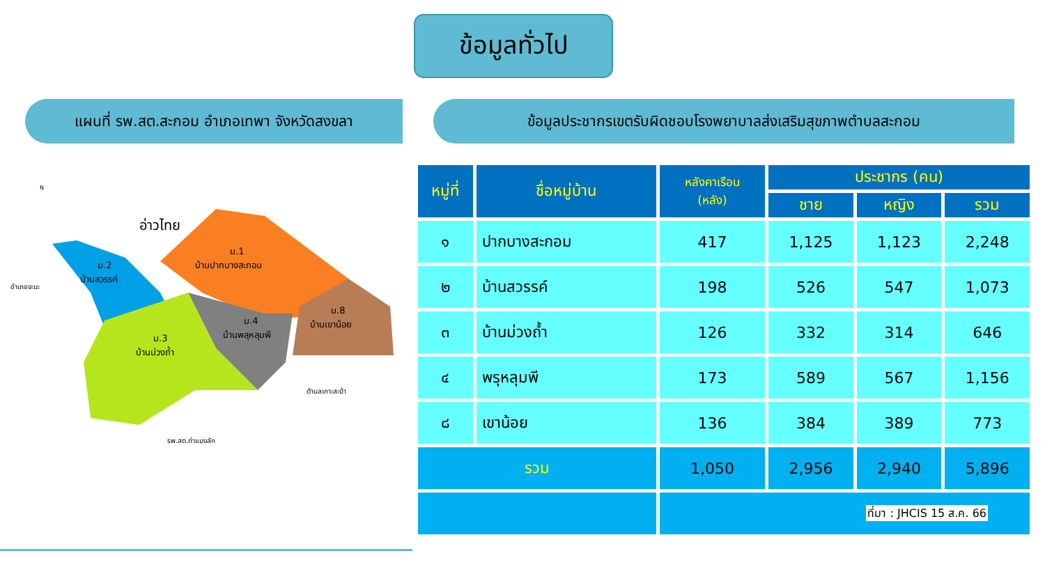ข้อมูลทั่วไป
แผนที่ รพ.สต.สะกอม อำเภอเทพา จังหวัดสงขลา ข้อมูลประชากรเขตรับผิดชอบโรงพยาบาลส่งเสริมสุขภาพตำบลสะกอม
อ่าวไทย
ม.2
บ้านสวรรค์
ม.1
บ้านปากบางสะกอม
ม.4
บ้านพลุหลุมพี
ม.8
บ้านเขาน้อย
ม.3
บ้านม่วงถ้ำ
อำเภอจะนะ
ตำบลเกาะสะบ้า
รพ.สต.ท่าแมงลัก
N
| หมู่ที่ | ชื่อหมู่บ้าน | หลังคาเรือน (หลัง) | ประชากร (คน) | | |
| --- | --- | --- | --- | --- | --- |
| | | | ชาย | หญิง | รวม |
| ๑ | ปากบางสะกอม | 417 | 1,125 | 1,123 | 2,248 |
| ๒ | บ้านสวรรค์ | 198 | 526 | 547 | 1,073 |
| ๓ | บ้านม่วงถ้ำ | 126 | 332 | 314 | 646 |
| ๔ | พรุหลุมพี | 173 | 589 | 567 | 1,156 |
| ๘ | เขาน้อย | 136 | 384 | 389 | 773 |
| รวม | | 1,050 | 2,956 | 2,940 | 5,896 |
| | | ที่มา : JHCIS 15 ส.ค. 66 | | | |